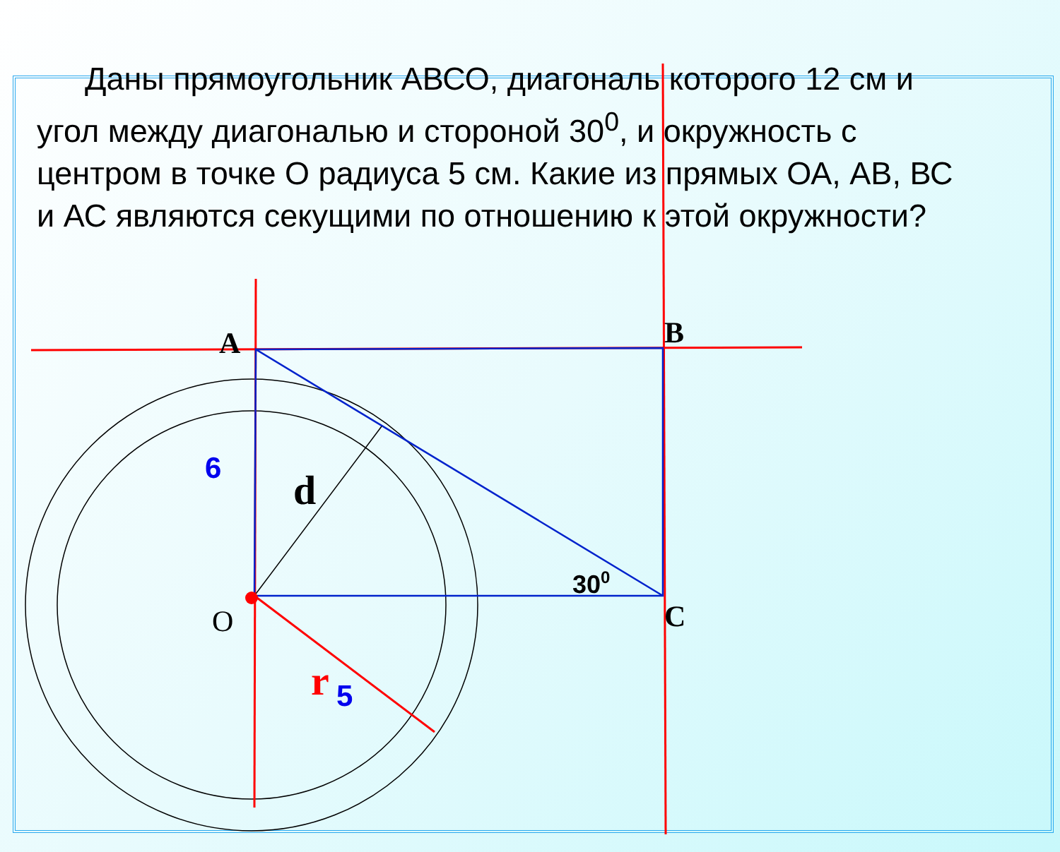A
B
C
O
d
6
r
5
300
Даны прямоугольник АВСО, диагональ которого 12 см и угол между диагональю и стороной 30<sup>0</sup>, и окружность с центром в точке О радиуса 5 см. Какие из прямых ОА, АВ, ВС и АС являются секущими по отношению к этой окружности?